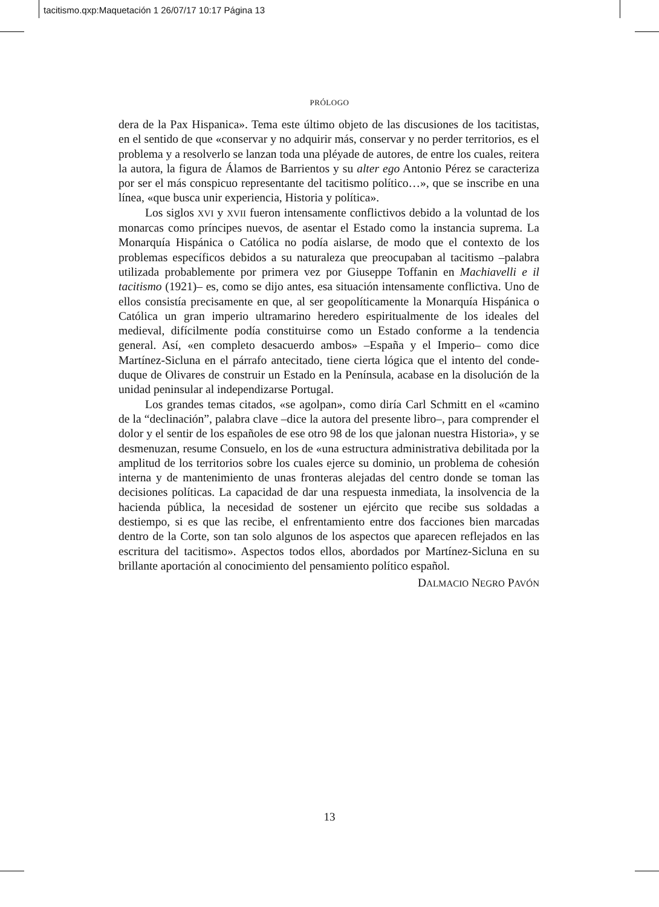tacitismo.qxp:Maquetación 1 26/07/17 10:17 Página 13
PRÓLOGO
dera de la Pax Hispanica». Tema este último objeto de las discusiones de los tacitistas, en el sentido de que «conservar y no adquirir más, conservar y no perder territorios, es el problema y a resolverlo se lanzan toda una pléyade de autores, de entre los cuales, reitera la autora, la figura de Álamos de Barrientos y su alter ego Antonio Pérez se caracteriza por ser el más conspicuo representante del tacitismo político…», que se inscribe en una línea, «que busca unir experiencia, Historia y política».
Los siglos XVI y XVII fueron intensamente conflictivos debido a la voluntad de los monarcas como príncipes nuevos, de asentar el Estado como la instancia suprema. La Monarquía Hispánica o Católica no podía aislarse, de modo que el contexto de los problemas específicos debidos a su naturaleza que preocupaban al tacitismo –palabra utilizada probablemente por primera vez por Giuseppe Toffanin en Machiavelli e il tacitismo (1921)– es, como se dijo antes, esa situación intensamente conflictiva. Uno de ellos consistía precisamente en que, al ser geopolíticamente la Monarquía Hispánica o Católica un gran imperio ultramarino heredero espiritualmente de los ideales del medieval, difícilmente podía constituirse como un Estado conforme a la tendencia general. Así, «en completo desacuerdo ambos» –España y el Imperio– como dice Martínez-Sicluna en el párrafo antecitado, tiene cierta lógica que el intento del conde-duque de Olivares de construir un Estado en la Península, acabase en la disolución de la unidad peninsular al independizarse Portugal.
Los grandes temas citados, «se agolpan», como diría Carl Schmitt en el «camino de la “declinación”, palabra clave –dice la autora del presente libro–, para comprender el dolor y el sentir de los españoles de ese otro 98 de los que jalonan nuestra Historia», y se desmenuzan, resume Consuelo, en los de «una estructura administrativa debilitada por la amplitud de los territorios sobre los cuales ejerce su dominio, un problema de cohesión interna y de mantenimiento de unas fronteras alejadas del centro donde se toman las decisiones políticas. La capacidad de dar una respuesta inmediata, la insolvencia de la hacienda pública, la necesidad de sostener un ejército que recibe sus soldadas a destiempo, si es que las recibe, el enfrentamiento entre dos facciones bien marcadas dentro de la Corte, son tan solo algunos de los aspectos que aparecen reflejados en las escritura del tacitismo». Aspectos todos ellos, abordados por Martínez-Sicluna en su brillante aportación al conocimiento del pensamiento político español.
DALMACIO NEGRO PAVÓN
13